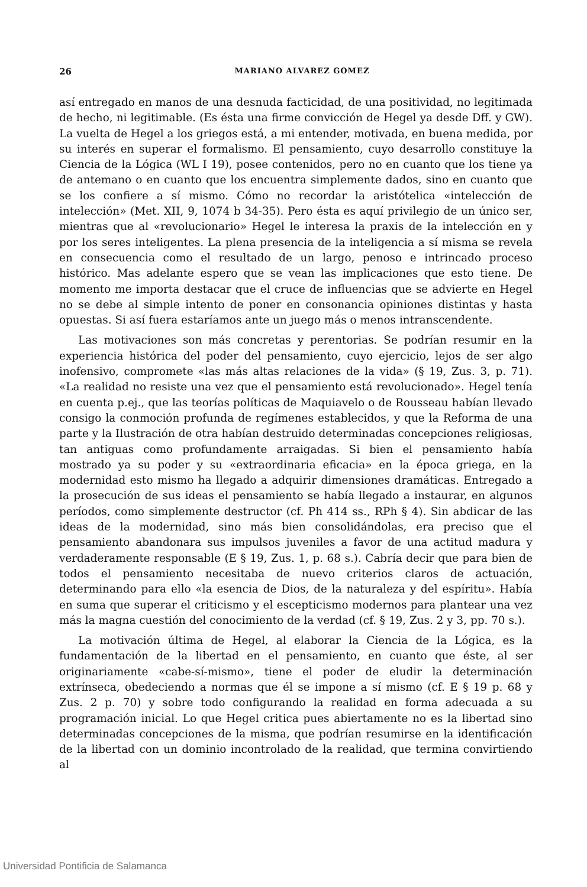26 MARIANO ALVAREZ GOMEZ
así entregado en manos de una desnuda facticidad, de una positividad, no legitimada de hecho, ni legitimable. (Es ésta una firme convicción de Hegel ya desde Dff. y GW). La vuelta de Hegel a los griegos está, a mi entender, motivada, en buena medida, por su interés en superar el formalismo. El pensamiento, cuyo desarrollo constituye la Ciencia de la Lógica (WL I 19), posee contenidos, pero no en cuanto que los tiene ya de antemano o en cuanto que los encuentra simplemente dados, sino en cuanto que se los confiere a sí mismo. Cómo no recordar la aristótelica «intelección de intelección» (Met. XII, 9, 1074 b 34-35). Pero ésta es aquí privilegio de un único ser, mientras que al «revolucionario» Hegel le interesa la praxis de la intelección en y por los seres inteligentes. La plena presencia de la inteligencia a sí misma se revela en consecuencia como el resultado de un largo, penoso e intrincado proceso histórico. Mas adelante espero que se vean las implicaciones que esto tiene. De momento me importa destacar que el cruce de influencias que se advierte en Hegel no se debe al simple intento de poner en consonancia opiniones distintas y hasta opuestas. Si así fuera estaríamos ante un juego más o menos intranscendente.
Las motivaciones son más concretas y perentorias. Se podrían resumir en la experiencia histórica del poder del pensamiento, cuyo ejercicio, lejos de ser algo inofensivo, compromete «las más altas relaciones de la vida» (§ 19, Zus. 3, p. 71). «La realidad no resiste una vez que el pensamiento está revolucionado». Hegel tenía en cuenta p.ej., que las teorías políticas de Maquiavelo o de Rousseau habían llevado consigo la conmoción profunda de regímenes establecidos, y que la Reforma de una parte y la Ilustración de otra habían destruido determinadas concepciones religiosas, tan antiguas como profundamente arraigadas. Si bien el pensamiento había mostrado ya su poder y su «extraordinaria eficacia» en la época griega, en la modernidad esto mismo ha llegado a adquirir dimensiones dramáticas. Entregado a la prosecución de sus ideas el pensamiento se había llegado a instaurar, en algunos períodos, como simplemente destructor (cf. Ph 414 ss., RPh § 4). Sin abdicar de las ideas de la modernidad, sino más bien consolidándolas, era preciso que el pensamiento abandonara sus impulsos juveniles a favor de una actitud madura y verdaderamente responsable (E § 19, Zus. 1, p. 68 s.). Cabría decir que para bien de todos el pensamiento necesitaba de nuevo criterios claros de actuación, determinando para ello «la esencia de Dios, de la naturaleza y del espíritu». Había en suma que superar el criticismo y el escepticismo modernos para plantear una vez más la magna cuestión del conocimiento de la verdad (cf. § 19, Zus. 2 y 3, pp. 70 s.).
La motivación última de Hegel, al elaborar la Ciencia de la Lógica, es la fundamentación de la libertad en el pensamiento, en cuanto que éste, al ser originariamente «cabe-sí-mismo», tiene el poder de eludir la determinación extrínseca, obedeciendo a normas que él se impone a sí mismo (cf. E § 19 p. 68 y Zus. 2 p. 70) y sobre todo configurando la realidad en forma adecuada a su programación inicial. Lo que Hegel critica pues abiertamente no es la libertad sino determinadas concepciones de la misma, que podrían resumirse en la identificación de la libertad con un dominio incontrolado de la realidad, que termina convirtiendo al
Universidad Pontificia de Salamanca